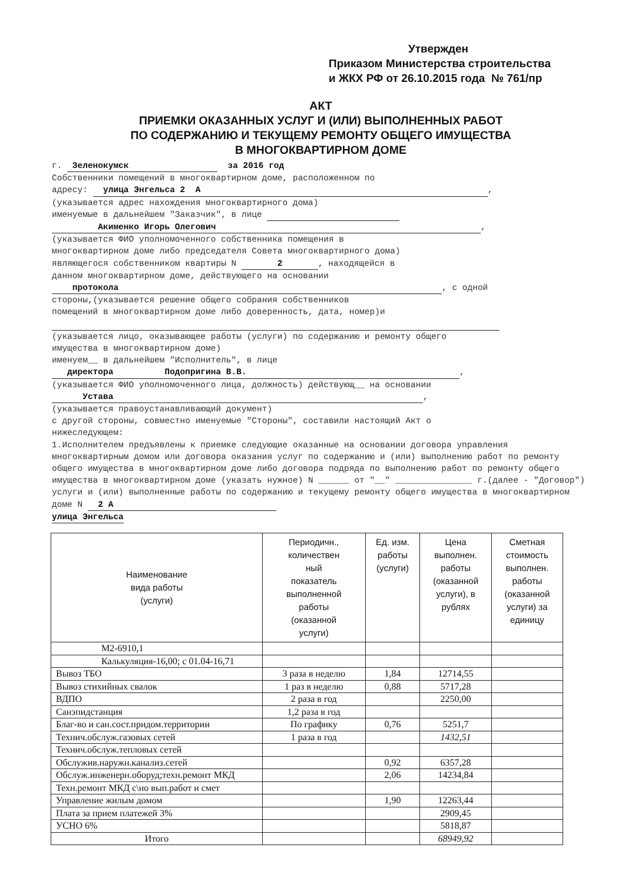Утвержден
Приказом Министерства строительства
и ЖКХ РФ от 26.10.2015 года № 761/пр
АКТ
ПРИЕМКИ ОКАЗАННЫХ УСЛУГ И (ИЛИ) ВЫПОЛНЕННЫХ РАБОТ
ПО СОДЕРЖАНИЮ И ТЕКУЩЕМУ РЕМОНТУ ОБЩЕГО ИМУЩЕСТВА
В МНОГОКВАРТИРНОМ ДОМЕ
г. Зеленокумск за 2016 год
Собственники помещений в многоквартирном доме, расположенном по
адресу: улица Энгельса 2 А,
(указывается адрес нахождения многоквартирного дома)
именуемые в дальнейшем "Заказчик", в лице
Акименко Игорь Олегович,
(указывается ФИО уполномоченного собственника помещения в
многоквартирном доме либо председателя Совета многоквартирного дома)
являющегося собственником квартиры N 2, находящейся в
данном многоквартирном доме, действующего на основании
протокола, с одной
стороны,(указывается решение общего собрания собственников
помещений в многоквартирном доме либо доверенность, дата, номер)и
(указывается лицо, оказывающее работы (услуги) по содержанию и ремонту общего
имущества в многоквартирном доме)
именуем__ в дальнейшем "Исполнитель", в лице
директора Подопригина В.В.,
(указывается ФИО уполномоченного лица, должность) действующ__ на основании
Устава,
(указывается правоустанавливающий документ)
с другой стороны, совместно именуемые "Стороны", составили настоящий Акт о
нижеследующем:
1.Исполнителем предъявлены к приемке следующие оказанные на основании договора управления многоквартирным домом или договора оказания услуг по содержанию и (или) выполнению работ по ремонту общего имущества в многоквартирном доме либо договора подряда по выполнению работ по ремонту общего имущества в многоквартирном доме (указать нужное) N ______ от "__" _______________ г.(далее - "Договор") услуги и (или) выполненные работы по содержанию и текущему ремонту общего имущества в многоквартирном доме N 2 А
улица Энгельса
| Наименование вида работы (услуги) | Периодичн., количествен ный показатель выполненной работы (оказанной услуги) | Ед. изм. работы (услуги) | Цена выполнен. работы (оказанной услуги), в рублях | Сметная стоимость выполнен. работы (оказанной услуги) за единицу |
| --- | --- | --- | --- | --- |
| М2-6910,1 | | | | |
| Калькуляция-16,00; с 01.04-16,71 | | | | |
| Вывоз ТБО | 3 раза в неделю | 1,84 | 12714,55 | |
| Вывоз стихийных свалок | 1 раз в неделю | 0,88 | 5717,28 | |
| ВДПО | 2 раза в год | | 2250,00 | |
| Санэпидстанция | 1,2 раза в год | | | |
| Благ-во и сан.сост.придом.территории | По графику | 0,76 | 5251,7 | |
| Технич.обслуж.газовых сетей | 1 раза в год | | 1432,51 | |
| Технич.обслуж.тепловых сетей | | | | |
| Обслужив.наружн.канализ.сетей | | 0,92 | 6357,28 | |
| Обслуж.инженерн.оборуд;техн.ремонт МКД | | 2,06 | 14234,84 | |
| Техн.ремонт МКД с\но вып.работ и смет | | | | |
| Управление жилым домом | | 1,90 | 12263,44 | |
| Плата за прием платежей 3% | | | 2909,45 | |
| УСНО 6% | | | 5818,87 | |
| Итого | | | 68949,92 | |